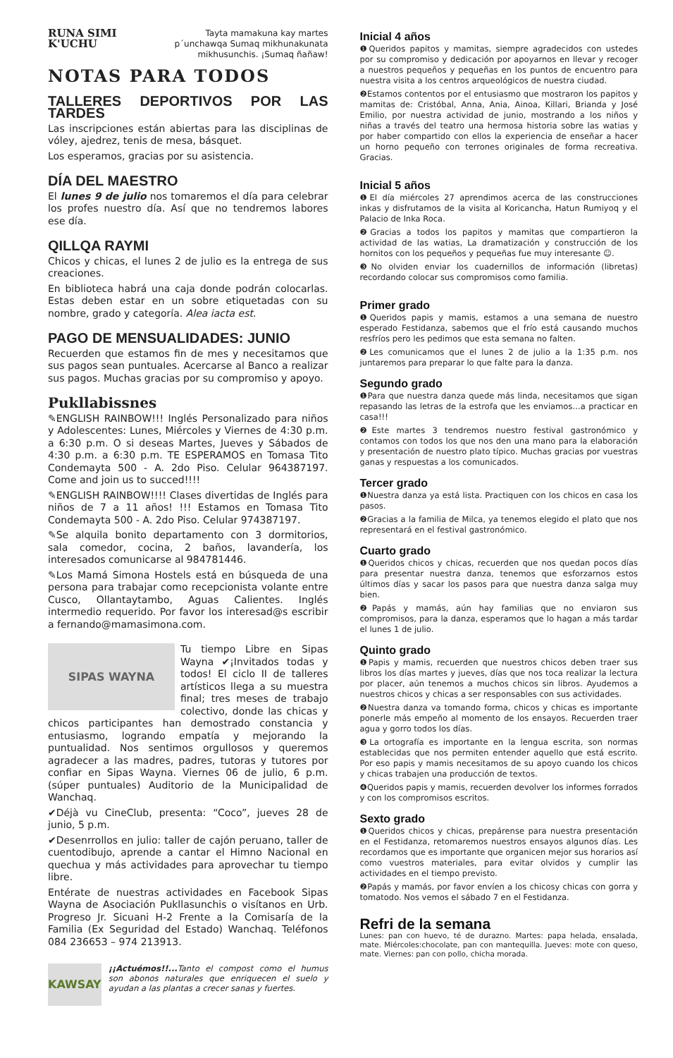RUNA SIMI
K'UCHU
Tayta mamakuna kay martes
p´unchawqa Sumaq mikhunakunata
mikhusunchis. ¡Sumaq ñañaw!
NOTAS PARA TODOS
TALLERES DEPORTIVOS POR LAS TARDES
Las inscripciones están abiertas para las disciplinas de vóley, ajedrez, tenis de mesa, básquet.
Los esperamos, gracias por su asistencia.
DÍA DEL MAESTRO
El lunes 9 de julio nos tomaremos el día para celebrar los profes nuestro día. Así que no tendremos labores ese día.
QILLQA RAYMI
Chicos y chicas, el lunes 2 de julio es la entrega de sus creaciones.
En biblioteca habrá una caja donde podrán colocarlas. Estas deben estar en un sobre etiquetadas con su nombre, grado y categoría. Alea iacta est.
PAGO DE MENSUALIDADES: JUNIO
Recuerden que estamos fin de mes y necesitamos que sus pagos sean puntuales. Acercarse al Banco a realizar sus pagos. Muchas gracias por su compromiso y apoyo.
Pukllabissnes
✎ENGLISH RAINBOW!!! Inglés Personalizado para niños y Adolescentes: Lunes, Miércoles y Viernes de 4:30 p.m. a 6:30 p.m. O si deseas Martes, Jueves y Sábados de 4:30 p.m. a 6:30 p.m. TE ESPERAMOS en Tomasa Tito Condemayta 500 - A. 2do Piso. Celular 964387197. Come and join us to succed!!!!
✎ENGLISH RAINBOW!!!! Clases divertidas de Inglés para niños de 7 a 11 años! !!! Estamos en Tomasa Tito Condemayta 500 - A. 2do Piso. Celular 974387197.
✎Se alquila bonito departamento con 3 dormitorios, sala comedor, cocina, 2 baños, lavandería, los interesados comunicarse al 984781446.
✎Los Mamá Simona Hostels está en búsqueda de una persona para trabajar como recepcionista volante entre Cusco, Ollantaytambo, Aguas Calientes. Inglés intermedio requerido. Por favor los interesad@s escribir a fernando@mamasimona.com.
SIPAS WAYNA
Tu tiempo Libre en Sipas Wayna ✔¡Invitados todas y todos! El ciclo II de talleres artísticos llega a su muestra final; tres meses de trabajo colectivo, donde las chicas y chicos participantes han demostrado constancia y entusiasmo, logrando empatía y mejorando la puntualidad. Nos sentimos orgullosos y queremos agradecer a las madres, padres, tutoras y tutores por confiar en Sipas Wayna. Viernes 06 de julio, 6 p.m. (súper puntuales) Auditorio de la Municipalidad de Wanchaq.
✔Déjà vu CineClub, presenta: “Coco”, jueves 28 de junio, 5 p.m.
✔Desenrrollos en julio: taller de cajón peruano, taller de cuentodibujo, aprende a cantar el Himno Nacional en quechua y más actividades para aprovechar tu tiempo libre.
Entérate de nuestras actividades en Facebook Sipas Wayna de Asociación Pukllasunchis o visítanos en Urb. Progreso Jr. Sicuani H-2 Frente a la Comisaría de la Familia (Ex Seguridad del Estado) Wanchaq. Teléfonos 084 236653 – 974 213913.
KAWSAY
¡¡Actuémos!!... Tanto el compost como el humus son abonos naturales que enriquecen el suelo y ayudan a las plantas a crecer sanas y fuertes.
Inicial 4 años
❶Queridos papitos y mamitas, siempre agradecidos con ustedes por su compromiso y dedicación por apoyarnos en llevar y recoger a nuestros pequeños y pequeñas en los puntos de encuentro para nuestra visita a los centros arqueológicos de nuestra ciudad.
❷Estamos contentos por el entusiasmo que mostraron los papitos y mamitas de: Cristóbal, Anna, Ania, Ainoa, Killari, Brianda y José Emilio, por nuestra actividad de junio, mostrando a los niños y niñas a través del teatro una hermosa historia sobre las watias y por haber compartido con ellos la experiencia de enseñar a hacer un horno pequeño con terrones originales de forma recreativa. Gracias.
Inicial 5 años
❶El día miércoles 27 aprendimos acerca de las construcciones inkas y disfrutamos de la visita al Koricancha, Hatun Rumiyoq y el Palacio de Inka Roca.
❷Gracias a todos los papitos y mamitas que compartieron la actividad de las watias, La dramatización y construcción de los hornitos con los pequeños y pequeñas fue muy interesante ☺.
❸No olviden enviar los cuadernillos de información (libretas) recordando colocar sus compromisos como familia.
Primer grado
❶Queridos papis y mamis, estamos a una semana de nuestro esperado Festidanza, sabemos que el frío está causando muchos resfríos pero les pedimos que esta semana no falten.
❷Les comunicamos que el lunes 2 de julio a la 1:35 p.m. nos juntaremos para preparar lo que falte para la danza.
Segundo grado
❶Para que nuestra danza quede más linda, necesitamos que sigan repasando las letras de la estrofa que les enviamos…a practicar en casa!!!
❷Este martes 3 tendremos nuestro festival gastronómico y contamos con todos los que nos den una mano para la elaboración y presentación de nuestro plato típico. Muchas gracias por vuestras ganas y respuestas a los comunicados.
Tercer grado
❶Nuestra danza ya está lista. Practiquen con los chicos en casa los pasos.
❷Gracias a la familia de Milca, ya tenemos elegido el plato que nos representará en el festival gastronómico.
Cuarto grado
❶Queridos chicos y chicas, recuerden que nos quedan pocos días para presentar nuestra danza, tenemos que esforzarnos estos últimos días y sacar los pasos para que nuestra danza salga muy bien.
❷Papás y mamás, aún hay familias que no enviaron sus compromisos, para la danza, esperamos que lo hagan a más tardar el lunes 1 de julio.
Quinto grado
❶Papis y mamis, recuerden que nuestros chicos deben traer sus libros los días martes y jueves, días que nos toca realizar la lectura por placer, aún tenemos a muchos chicos sin libros. Ayudemos a nuestros chicos y chicas a ser responsables con sus actividades.
❷Nuestra danza va tomando forma, chicos y chicas es importante ponerle más empeño al momento de los ensayos. Recuerden traer agua y gorro todos los días.
❸La ortografía es importante en la lengua escrita, son normas establecidas que nos permiten entender aquello que está escrito. Por eso papis y mamis necesitamos de su apoyo cuando los chicos y chicas trabajen una producción de textos.
❹Queridos papis y mamis, recuerden devolver los informes forrados y con los compromisos escritos.
Sexto grado
❶Queridos chicos y chicas, prepárense para nuestra presentación en el Festidanza, retomaremos nuestros ensayos algunos días. Les recordamos que es importante que organicen mejor sus horarios así como vuestros materiales, para evitar olvidos y cumplir las actividades en el tiempo previsto.
❷Papás y mamás, por favor envíen a los chicosy chicas con gorra y tomatodo. Nos vemos el sábado 7 en el Festidanza.
Refri de la semana
Lunes: pan con huevo, té de durazno. Martes: papa helada, ensalada, mate. Miércoles:chocolate, pan con mantequilla. Jueves: mote con queso, mate. Viernes: pan con pollo, chicha morada.